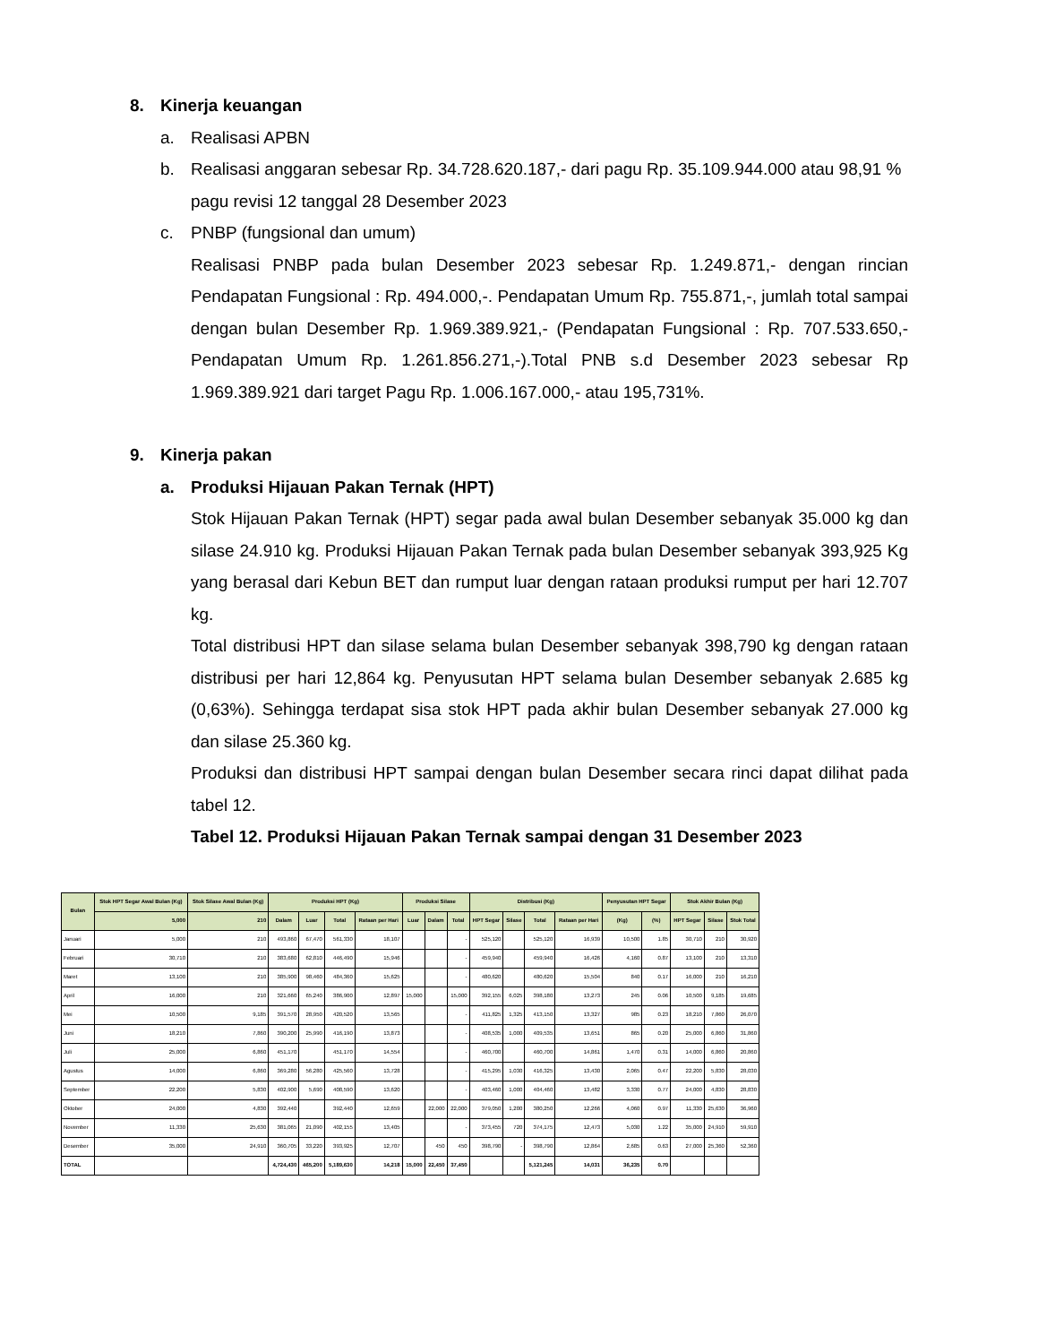8. Kinerja keuangan
a. Realisasi APBN
b. Realisasi anggaran sebesar Rp. 34.728.620.187,- dari pagu Rp. 35.109.944.000 atau 98,91 % pagu revisi 12 tanggal 28 Desember 2023
c. PNBP (fungsional dan umum)
Realisasi PNBP pada bulan Desember 2023 sebesar Rp. 1.249.871,- dengan rincian Pendapatan Fungsional : Rp. 494.000,-. Pendapatan Umum Rp. 755.871,-, jumlah total sampai dengan bulan Desember Rp. 1.969.389.921,- (Pendapatan Fungsional : Rp. 707.533.650,- Pendapatan Umum Rp. 1.261.856.271,-).Total PNB s.d Desember 2023 sebesar Rp 1.969.389.921 dari target Pagu Rp. 1.006.167.000,- atau 195,731%.
9. Kinerja pakan
a. Produksi Hijauan Pakan Ternak (HPT)
Stok Hijauan Pakan Ternak (HPT) segar pada awal bulan Desember sebanyak 35.000 kg dan silase 24.910 kg. Produksi Hijauan Pakan Ternak pada bulan Desember sebanyak 393,925 Kg yang berasal dari Kebun BET dan rumput luar dengan rataan produksi rumput per hari 12.707 kg.
Total distribusi HPT dan silase selama bulan Desember sebanyak 398,790 kg dengan rataan distribusi per hari 12,864 kg. Penyusutan HPT selama bulan Desember sebanyak 2.685 kg (0,63%). Sehingga terdapat sisa stok HPT pada akhir bulan Desember sebanyak 27.000 kg dan silase 25.360 kg.
Produksi dan distribusi HPT sampai dengan bulan Desember secara rinci dapat dilihat pada tabel 12.
Tabel 12. Produksi Hijauan Pakan Ternak sampai dengan 31 Desember 2023
| Bulan | Stok HPT Segar Awal Bulan (Kg) | Stok Silase Awal Bulan (Kg) | Produksi HPT (Kg) | | | | Produksi Silase | | | Distribusi (Kg) | | | | Penyusutan HPT Segar | | Stok Akhir Bulan (Kg) | | |
| --- | --- | --- | --- | --- | --- | --- | --- | --- | --- | --- | --- | --- | --- | --- | --- | --- | --- | --- |
| | 5,000 | 210 | Dalam | Luar | Total | Rataan per Hari | Luar | Dalam | Total | HPT Segar | Silase | Total | Rataan per Hari | (Kg) | (%) | HPT Segar | Silase | Stok Total |
| Januari | 5,000 | 210 | 493,860 | 67,470 | 561,330 | 18,107 | | | - | 525,120 | | 525,120 | 16,939 | 10,500 | 1.85 | 30,710 | 210 | 30,920 |
| Februari | 30,710 | 210 | 383,680 | 62,810 | 446,490 | 15,946 | | | - | 459,940 | | 459,940 | 16,426 | 4,160 | 0.87 | 13,100 | 210 | 13,310 |
| Maret | 13,100 | 210 | 385,900 | 98,460 | 484,360 | 15,625 | | | - | 480,620 | | 480,620 | 15,504 | 840 | 0.17 | 16,000 | 210 | 16,210 |
| April | 16,000 | 210 | 321,660 | 65,240 | 386,900 | 12,897 | 15,000 | | 15,000 | 392,155 | 6,025 | 398,180 | 13,273 | 245 | 0.06 | 10,500 | 9,185 | 19,685 |
| Mei | 10,500 | 9,185 | 391,570 | 28,950 | 420,520 | 13,565 | | | - | 411,825 | 1,325 | 413,150 | 13,327 | 985 | 0.23 | 18,210 | 7,860 | 26,070 |
| Juni | 18,210 | 7,860 | 390,200 | 25,990 | 416,190 | 13,873 | | | - | 408,535 | 1,000 | 409,535 | 13,651 | 865 | 0.20 | 25,000 | 6,860 | 31,860 |
| Juli | 25,000 | 6,860 | 451,170 | | 451,170 | 14,554 | | | - | 460,700 | | 460,700 | 14,861 | 1,470 | 0.31 | 14,000 | 6,860 | 20,860 |
| Agustus | 14,000 | 6,860 | 369,280 | 56,280 | 425,560 | 13,728 | | | - | 415,295 | 1,030 | 416,325 | 13,430 | 2,065 | 0.47 | 22,200 | 5,830 | 28,030 |
| September | 22,200 | 5,830 | 402,900 | 5,690 | 408,590 | 13,620 | | | - | 403,460 | 1,000 | 404,460 | 13,482 | 3,330 | 0.77 | 24,000 | 4,830 | 28,830 |
| Oktober | 24,000 | 4,830 | 392,440 | | 392,440 | 12,659 | | 22,000 | 22,000 | 379,050 | 1,200 | 380,250 | 12,266 | 4,060 | 0.97 | 11,330 | 25,630 | 36,960 |
| November | 11,330 | 25,630 | 381,065 | 21,090 | 402,155 | 13,405 | | | - | 373,455 | 720 | 374,175 | 12,473 | 5,030 | 1.22 | 35,000 | 24,910 | 59,910 |
| Desember | 35,000 | 24,910 | 360,705 | 33,220 | 393,925 | 12,707 | | 450 | 450 | 398,790 | - | 398,790 | 12,864 | 2,685 | 0.63 | 27,000 | 25,360 | 52,360 |
| TOTAL | | | 4,724,430 | 465,200 | 5,189,630 | 14,218 | 15,000 | 22,450 | 37,450 | | | 5,121,245 | 14,031 | 36,235 | 0.70 | | | |